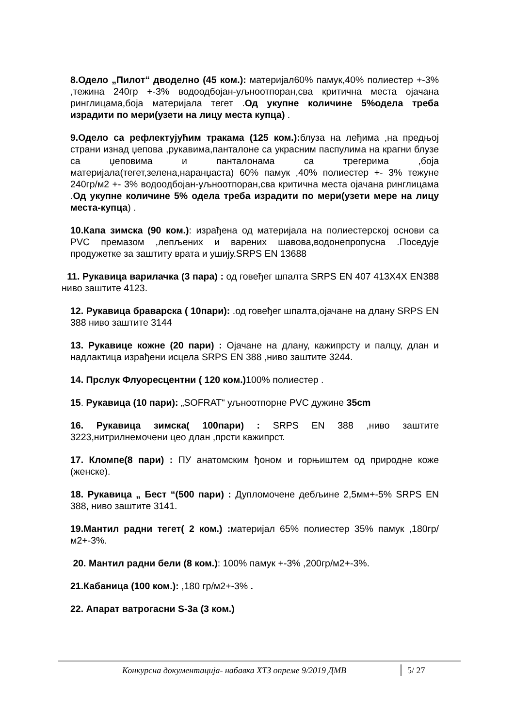8.Одело „Пилот“ дводелно (45 ком.): материјал60% памук,40% полиестер +-3% ,тежина 240гр +-3% водоодбојан-уљноотпоран,сва критична места ојачана ринглицама,боја материјала тегет .Од укупне количине 5%одела треба израдити по мери(узети на лицу места купца) .
9.Одело са рефлектујућим тракама (125 ком.): блуза на леђима ,на предњој страни изнад џепова ,рукавима,панталоне са украсним паспулима на крагни блузе са џеповима и панталонама са трегерима ,боја материјала(тегет,зелена,наранџаста) 60% памук ,40% полиестер +- 3% тежуне 240гр/м2 +- 3% водоодбојан-уљноотпоран,сва критична места ојачана ринглицама .Од укупне количине 5% одела треба израдити по мери(узети мере на лицу места-купца) .
10.Капа зимска (90 ком.): израђена од материјала на полиестерској основи са PVC премазом ,лепљених и варених шавова,водонепропусна .Поседује продужетке за заштиту врата и ушију.SRPS EN 13688
11. Рукавица варилачка (3 пара) : од говеђег шпалта SRPS EN 407 413X4X EN388 ниво заштите 4123.
12. Рукавица браварска ( 10пари): .од говеђег шпалта,ојачане на длану SRPS EN 388 ниво заштите 3144
13. Рукавице кожне (20 пари) : Ојачане на длану, кажипрсту и палцу, длан и надлактица израђени исцела SRPS EN 388 ,ниво заштите 3244.
14. Прслук Флуоресцентни ( 120 ком.) 100% полиестер .
15. Рукавица (10 пари): „SOFRAT“ уљноотпорне PVC дужине 35cm
16. Рукавица зимска( 100пари) : SRPS EN 388 ,ниво заштите 3223,нитрилнемочени цео длан ,прсти кажипрст.
17. Кломпе(8 пари) : ПУ анатомским ђоном и горњиштем од природне коже (женске).
18. Рукавица „ Бест “(500 пари) : Дупломочене дебљине 2,5мм+-5% SRPS EN 388, ниво заштите 3141.
19.Мантил радни тегет( 2 ком.) : материјал 65% полиестер 35% памук ,180гр/м2+-3%.
20. Мантил радни бели (8 ком.): 100% памук +-3% ,200гр/м2+-3%.
21.Кабаница (100 ком.): ,180 гр/м2+-3% .
22. Апарат ватрогасни S-3a (3 ком.)
Конкурсна документација- набавка ХТЗ опреме 9/2019 ДМВ
5/ 27